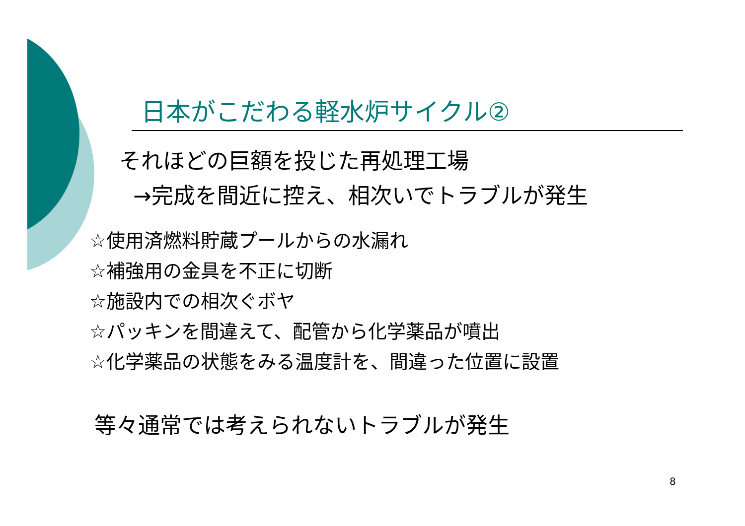日本がこだわる軽水炉サイクル②
それほどの巨額を投じた再処理工場
→完成を間近に控え、相次いでトラブルが発生
☆使用済燃料貯蔵プールからの水漏れ
☆補強用の金具を不正に切断
☆施設内での相次ぐボヤ
☆パッキンを間違えて、配管から化学薬品が噴出
☆化学薬品の状態をみる温度計を、間違った位置に設置
等々通常では考えられないトラブルが発生
8